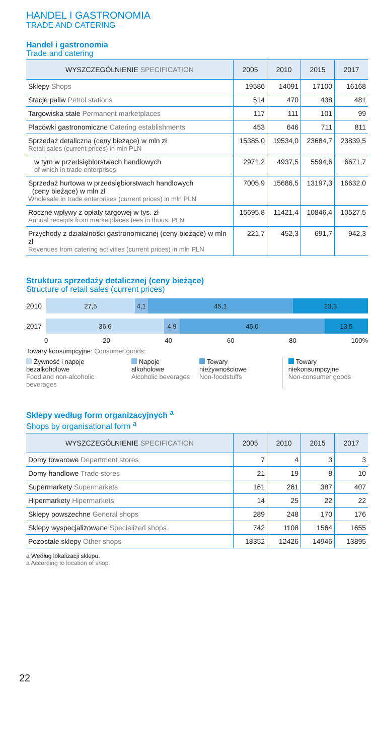HANDEL I GASTRONOMIA
TRADE AND CATERING
Handel i gastronomia
Trade and catering
| WYSZCZEGÓLNIENIE SPECIFICATION | 2005 | 2010 | 2015 | 2017 |
| --- | --- | --- | --- | --- |
| Sklepy Shops | 19586 | 14091 | 17100 | 16168 |
| Stacje paliw Petrol stations | 514 | 470 | 438 | 481 |
| Targowiska stałe Permanent marketplaces | 117 | 111 | 101 | 99 |
| Placówki gastronomiczne Catering establishments | 453 | 646 | 711 | 811 |
| Sprzedaż detaliczna (ceny bieżące) w mln zł Retail sales (current prices) in mln PLN | 15385,0 | 19534,0 | 23684,7 | 23839,5 |
| w tym w przedsiębiorstwach handlowych of which in trade enterprises | 2971,2 | 4937,5 | 5594,6 | 6671,7 |
| Sprzedaż hurtowa w przedsiębiorstwach handlowych (ceny bieżące) w mln zł Wholesale in trade enterprises (current prices) in mln PLN | 7005,9 | 15686,5 | 13197,3 | 16632,0 |
| Roczne wpływy z opłaty targowej w tys. zł Annual receipts from marketplaces fees in thous. PLN | 15695,8 | 11421,4 | 10846,4 | 10527,5 |
| Przychody z działalności gastronomicznej (ceny bieżące) w mln zł Revenues from catering activities (current prices) in mln PLN | 221,7 | 452,3 | 691,7 | 942,3 |
Struktura sprzedaży detalicznej (ceny bieżące)
Structure of retail sales (current prices)
2010
27,5 4,1 45,1 23,3
2017
36,6 4,9 45,0 13,5
0 20 40 60 80 100%
Towary konsumpcyjne: Consumer goods:
Żywność i napoje
bezalkoholowe
Food and non-alcoholic beverages
Napoje alkoholowe
Alcoholic beverages
Towary nieżywnościowe
Non-foodstuffs
Towary niekonsumpcyjne
Non-consumer goods
Sklepy według form organizacyjnych <sup>a</sup>
Shops by organisational form <sup>a</sup>
| WYSZCZEGÓLNIENIE SPECIFICATION | 2005 | 2010 | 2015 | 2017 |
| --- | --- | --- | --- | --- |
| Domy towarowe Department stores | 7 | 4 | 3 | 3 |
| Domy handlowe Trade stores | 21 | 19 | 8 | 10 |
| Supermarkety Supermarkets | 161 | 261 | 387 | 407 |
| Hipermarkety Hipermarkets | 14 | 25 | 22 | 22 |
| Sklepy powszechne General shops | 289 | 248 | 170 | 176 |
| Sklepy wyspecjalizowane Specialized shops | 742 | 1108 | 1564 | 1655 |
| Pozostałe sklepy Other shops | 18352 | 12426 | 14946 | 13895 |
a Według lokalizacji sklepu.
a According to location of shop.
22